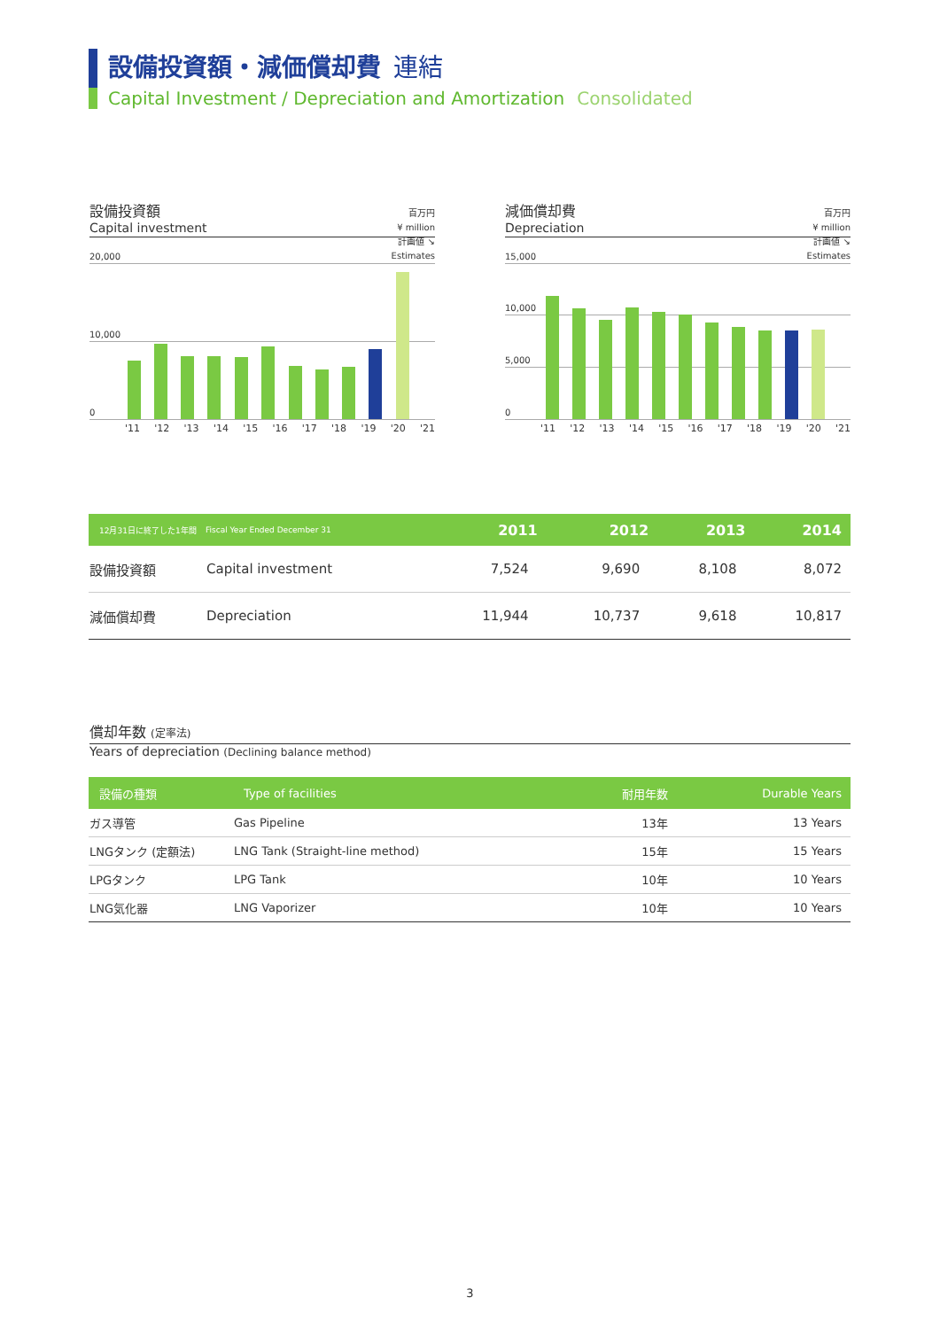設備投資額・減価償却費 連結
Capital Investment / Depreciation and Amortization Consolidated
設備投資額
Capital investment
百万円
¥ million
計画値 ↘
Estimates
20,000
10,000
0
'11 '12 '13 '14 '15 '16 '17 '18 '19 '20 '21
減価償却費
Depreciation
百万円
¥ million
計画値 ↘
Estimates
15,000
10,000
5,000
0
'11 '12 '13 '14 '15 '16 '17 '18 '19 '20 '21
| 12月31日に終了した1年間 | Fiscal Year Ended December 31 | 2011 | 2012 | 2013 | 2014 |
| --- | --- | --- | --- | --- | --- |
| 設備投資額 | Capital investment | 7,524 | 9,690 | 8,108 | 8,072 |
| 減価償却費 | Depreciation | 11,944 | 10,737 | 9,618 | 10,817 |
償却年数 (定率法)
Years of depreciation (Declining balance method)
| 設備の種類 | Type of facilities | 耐用年数 | Durable Years |
| --- | --- | --- | --- |
| ガス導管 | Gas Pipeline | 13年 | 13 Years |
| LNGタンク (定額法) | LNG Tank (Straight-line method) | 15年 | 15 Years |
| LPGタンク | LPG Tank | 10年 | 10 Years |
| LNG気化器 | LNG Vaporizer | 10年 | 10 Years |
3